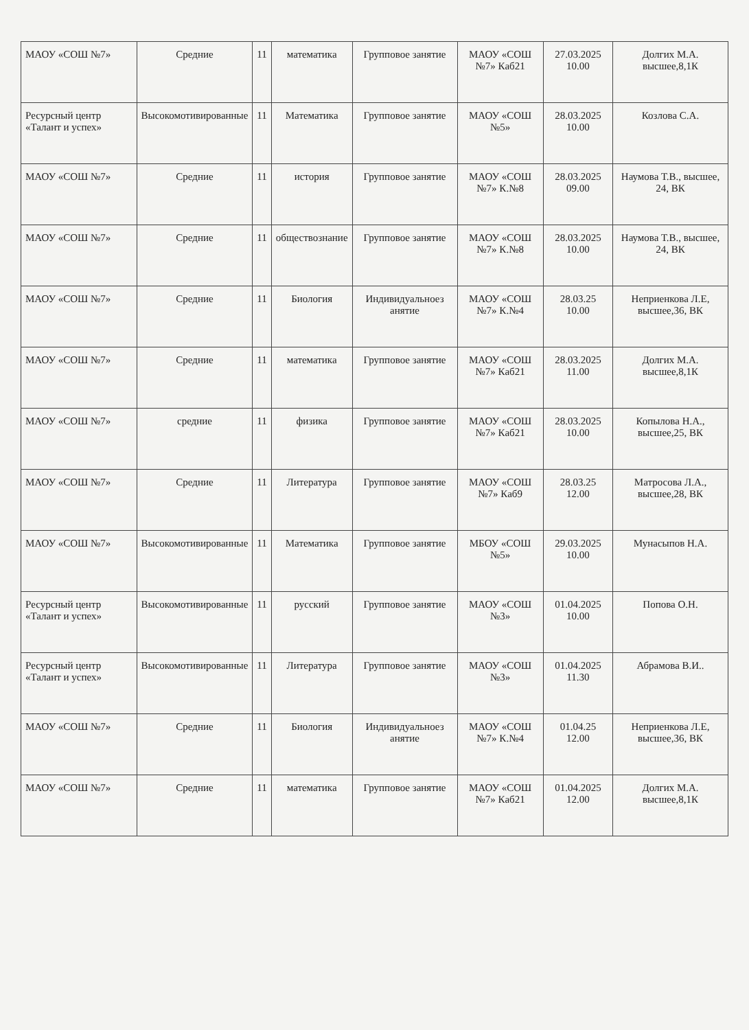| МАОУ «СОШ №7» | Средние | 11 | математика | Групповое занятие | МАОУ «СОШ №7» Каб21 | 27.03.2025 10.00 | Долгих М.А. высшее,8,1К |
| Ресурсный центр «Талант и успех» | Высокомотивированные | 11 | Математика | Групповое занятие | МАОУ «СОШ №5» | 28.03.2025 10.00 | Козлова С.А. |
| МАОУ «СОШ №7» | Средние | 11 | история | Групповое занятие | МАОУ «СОШ №7» К.№8 | 28.03.2025 09.00 | Наумова Т.В., высшее, 24, ВК |
| МАОУ «СОШ №7» | Средние | 11 | обществознание | Групповое занятие | МАОУ «СОШ №7» К.№8 | 28.03.2025 10.00 | Наумова Т.В., высшее, 24, ВК |
| МАОУ «СОШ №7» | Средние | 11 | Биология | Индивидуальноез анятие | МАОУ «СОШ №7» К.№4 | 28.03.25 10.00 | Неприенкова Л.Е, высшее,36, ВК |
| МАОУ «СОШ №7» | Средние | 11 | математика | Групповое занятие | МАОУ «СОШ №7» Каб21 | 28.03.2025 11.00 | Долгих М.А. высшее,8,1К |
| МАОУ «СОШ №7» | средние | 11 | физика | Групповое занятие | МАОУ «СОШ №7» Каб21 | 28.03.2025 10.00 | Копылова Н.А., высшее,25, ВК |
| МАОУ «СОШ №7» | Средние | 11 | Литература | Групповое занятие | МАОУ «СОШ №7» Каб9 | 28.03.25 12.00 | Матросова Л.А., высшее,28, ВК |
| МАОУ «СОШ №7» | Высокомотивированные | 11 | Математика | Групповое занятие | МБОУ «СОШ №5» | 29.03.2025 10.00 | Мунасыпов Н.А. |
| Ресурсный центр «Талант и успех» | Высокомотивированные | 11 | русский | Групповое занятие | МАОУ «СОШ №3» | 01.04.2025 10.00 | Попова О.Н. |
| Ресурсный центр «Талант и успех» | Высокомотивированные | 11 | Литература | Групповое занятие | МАОУ «СОШ №3» | 01.04.2025 11.30 | Абрамова В.И.. |
| МАОУ «СОШ №7» | Средние | 11 | Биология | Индивидуальноез анятие | МАОУ «СОШ №7» К.№4 | 01.04.25 12.00 | Неприенкова Л.Е, высшее,36, ВК |
| МАОУ «СОШ №7» | Средние | 11 | математика | Групповое занятие | МАОУ «СОШ №7» Каб21 | 01.04.2025 12.00 | Долгих М.А. высшее,8,1К |